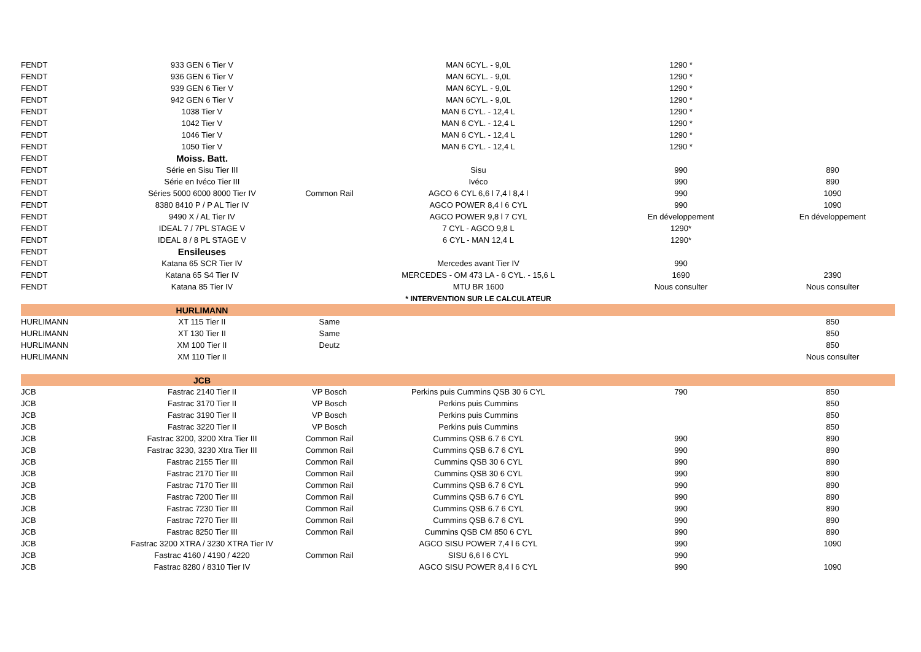| FENDT | 933 GEN 6 Tier V | | MAN 6CYL. - 9,0L | 1290 * | |
| FENDT | 936 GEN 6 Tier V | | MAN 6CYL. - 9,0L | 1290 * | |
| FENDT | 939 GEN 6 Tier V | | MAN 6CYL. - 9,0L | 1290 * | |
| FENDT | 942 GEN 6 Tier V | | MAN 6CYL. - 9,0L | 1290 * | |
| FENDT | 1038 Tier V | | MAN 6 CYL. - 12,4 L | 1290 * | |
| FENDT | 1042 Tier V | | MAN 6 CYL. - 12,4 L | 1290 * | |
| FENDT | 1046 Tier V | | MAN 6 CYL. - 12,4 L | 1290 * | |
| FENDT | 1050 Tier V | | MAN 6 CYL. - 12,4 L | 1290 * | |
| FENDT | Moiss. Batt. | | | | |
| FENDT | Série en Sisu Tier III | | Sisu | 990 | 890 |
| FENDT | Série en Ivéco Tier III | | Ivéco | 990 | 890 |
| FENDT | Séries 5000 6000 8000 Tier IV | Common Rail | AGCO 6 CYL 6,6 l 7,4 l 8,4 l | 990 | 1090 |
| FENDT | 8380 8410 P / P AL Tier IV | | AGCO POWER 8,4 l 6 CYL | 990 | 1090 |
| FENDT | 9490 X / AL Tier IV | | AGCO POWER 9,8 l 7 CYL | En développement | En développement |
| FENDT | IDEAL 7 / 7PL STAGE V | | 7 CYL - AGCO 9,8 L | 1290* | |
| FENDT | IDEAL 8 / 8 PL STAGE V | | 6 CYL - MAN 12,4 L | 1290* | |
| FENDT | Ensileuses | | | | |
| FENDT | Katana 65 SCR Tier IV | | Mercedes avant Tier IV | 990 | |
| FENDT | Katana 65 S4 Tier IV | | MERCEDES - OM 473 LA - 6 CYL. - 15,6 L | 1690 | 2390 |
| FENDT | Katana 85 Tier IV | | MTU BR 1600 | Nous consulter | Nous consulter |
| | | | * INTERVENTION SUR LE CALCULATEUR | | |
| | HURLIMANN | | | | |
| HURLIMANN | XT 115 Tier II | Same | | | 850 |
| HURLIMANN | XT 130 Tier II | Same | | | 850 |
| HURLIMANN | XM 100 Tier II | Deutz | | | 850 |
| HURLIMANN | XM 110 Tier II | | | | Nous consulter |
| | JCB | | | | |
| JCB | Fastrac 2140 Tier II | VP Bosch | Perkins puis Cummins QSB 30 6 CYL | 790 | 850 |
| JCB | Fastrac 3170 Tier II | VP Bosch | Perkins puis Cummins | | 850 |
| JCB | Fastrac 3190 Tier II | VP Bosch | Perkins puis Cummins | | 850 |
| JCB | Fastrac 3220 Tier II | VP Bosch | Perkins puis Cummins | | 850 |
| JCB | Fastrac 3200, 3200 Xtra Tier III | Common Rail | Cummins QSB 6.7 6 CYL | 990 | 890 |
| JCB | Fastrac 3230, 3230 Xtra Tier III | Common Rail | Cummins QSB 6.7 6 CYL | 990 | 890 |
| JCB | Fastrac 2155 Tier III | Common Rail | Cummins QSB 30 6 CYL | 990 | 890 |
| JCB | Fastrac 2170 Tier III | Common Rail | Cummins QSB 30 6 CYL | 990 | 890 |
| JCB | Fastrac 7170 Tier III | Common Rail | Cummins QSB 6.7 6 CYL | 990 | 890 |
| JCB | Fastrac 7200 Tier III | Common Rail | Cummins QSB 6.7 6 CYL | 990 | 890 |
| JCB | Fastrac 7230 Tier III | Common Rail | Cummins QSB 6.7 6 CYL | 990 | 890 |
| JCB | Fastrac 7270 Tier III | Common Rail | Cummins QSB 6.7 6 CYL | 990 | 890 |
| JCB | Fastrac 8250 Tier III | Common Rail | Cummins QSB CM 850 6 CYL | 990 | 890 |
| JCB | Fastrac 3200 XTRA / 3230 XTRA Tier IV | | AGCO SISU POWER 7,4 l 6 CYL | 990 | 1090 |
| JCB | Fastrac 4160 / 4190 / 4220 | Common Rail | SISU 6,6 l 6 CYL | 990 | |
| JCB | Fastrac 8280 / 8310 Tier IV | | AGCO SISU POWER 8,4 l 6 CYL | 990 | 1090 |